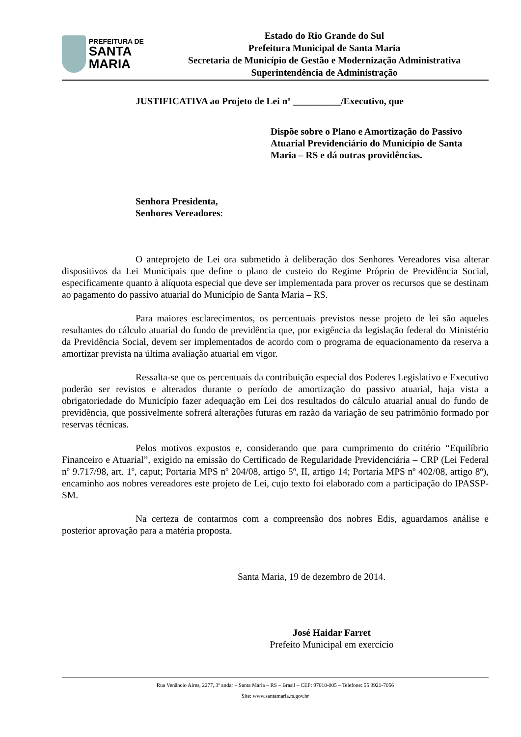PREFEITURA DE
SANTA MARIA
Estado do Rio Grande do Sul
Prefeitura Municipal de Santa Maria
Secretaria de Município de Gestão e Modernização Administrativa
Superintendência de Administração
JUSTIFICATIVA ao Projeto de Lei nº __________/Executivo, que
Dispõe sobre o Plano e Amortização do Passivo Atuarial Previdenciário do Município de Santa Maria – RS e dá outras providências.
Senhora Presidenta,
Senhores Vereadores:
O anteprojeto de Lei ora submetido à deliberação dos Senhores Vereadores visa alterar dispositivos da Lei Municipais que define o plano de custeio do Regime Próprio de Previdência Social, especificamente quanto à alíquota especial que deve ser implementada para prover os recursos que se destinam ao pagamento do passivo atuarial do Município de Santa Maria – RS.
Para maiores esclarecimentos, os percentuais previstos nesse projeto de lei são aqueles resultantes do cálculo atuarial do fundo de previdência que, por exigência da legislação federal do Ministério da Previdência Social, devem ser implementados de acordo com o programa de equacionamento da reserva a amortizar prevista na última avaliação atuarial em vigor.
Ressalta-se que os percentuais da contribuição especial dos Poderes Legislativo e Executivo poderão ser revistos e alterados durante o período de amortização do passivo atuarial, haja vista a obrigatoriedade do Município fazer adequação em Lei dos resultados do cálculo atuarial anual do fundo de previdência, que possivelmente sofrerá alterações futuras em razão da variação de seu patrimônio formado por reservas técnicas.
Pelos motivos expostos e, considerando que para cumprimento do critério “Equilíbrio Financeiro e Atuarial”, exigido na emissão do Certificado de Regularidade Previdenciária – CRP (Lei Federal nº 9.717/98, art. 1º, caput; Portaria MPS nº 204/08, artigo 5º, II, artigo 14; Portaria MPS nº 402/08, artigo 8º), encaminho aos nobres vereadores este projeto de Lei, cujo texto foi elaborado com a participação do IPASSP-SM.
Na certeza de contarmos com a compreensão dos nobres Edis, aguardamos análise e posterior aprovação para a matéria proposta.
Santa Maria, 19 de dezembro de 2014.
José Haidar Farret
Prefeito Municipal em exercício
Rua Venâncio Aires, 2277, 3º andar – Santa Maria – RS – Brasil – CEP: 97010-005 – Telefone: 55 3921-7056
Site: www.santamaria.rs.gov.br